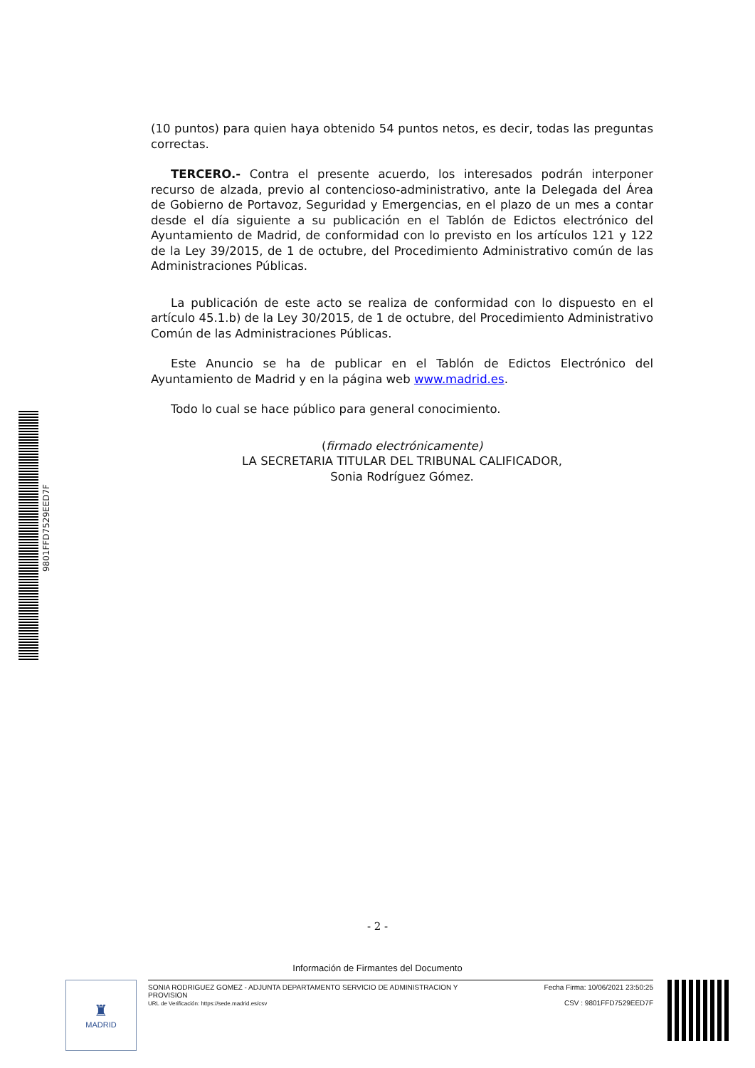9801FFD7529EED7F
(10 puntos) para quien haya obtenido 54 puntos netos, es decir, todas las preguntas correctas.
TERCERO.- Contra el presente acuerdo, los interesados podrán interponer recurso de alzada, previo al contencioso-administrativo, ante la Delegada del Área de Gobierno de Portavoz, Seguridad y Emergencias, en el plazo de un mes a contar desde el día siguiente a su publicación en el Tablón de Edictos electrónico del Ayuntamiento de Madrid, de conformidad con lo previsto en los artículos 121 y 122 de la Ley 39/2015, de 1 de octubre, del Procedimiento Administrativo común de las Administraciones Públicas.
La publicación de este acto se realiza de conformidad con lo dispuesto en el artículo 45.1.b) de la Ley 30/2015, de 1 de octubre, del Procedimiento Administrativo Común de las Administraciones Públicas.
Este Anuncio se ha de publicar en el Tablón de Edictos Electrónico del Ayuntamiento de Madrid y en la página web www.madrid.es.
Todo lo cual se hace público para general conocimiento.
(firmado electrónicamente)
LA SECRETARIA TITULAR DEL TRIBUNAL CALIFICADOR,
Sonia Rodríguez Gómez.
- 2 -
Información de Firmantes del Documento
♜
MADRID
SONIA RODRIGUEZ GOMEZ - ADJUNTA DEPARTAMENTO SERVICIO DE ADMINISTRACION Y
PROVISION
URL de Verificación: https://sede.madrid.es/csv
Fecha Firma: 10/06/2021 23:50:25
CSV : 9801FFD7529EED7F